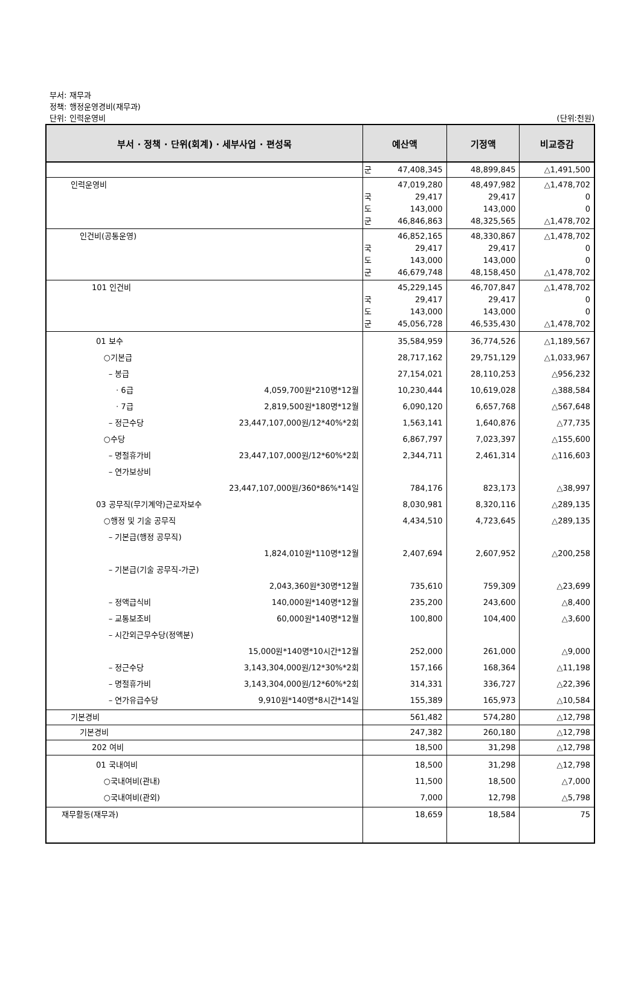부서: 재무과
정책: 행정운영경비(재무과)
단위: 인력운영비 (단위:천원)
| 부서 · 정책 · 단위(회계) · 세부사업 · 편성목 | 예산액 | | 기정액 | 비교증감 |
| --- | --- | --- | --- | --- |
| | 군 | 47,408,345 | 48,899,845 | △1,491,500 |
| 인력운영비 | 국 도 군 | 47,019,280 29,417 143,000 46,846,863 | 48,497,982 29,417 143,000 48,325,565 | △1,478,702 0 0 △1,478,702 |
| 인건비(공통운영) | 국 도 군 | 46,852,165 29,417 143,000 46,679,748 | 48,330,867 29,417 143,000 48,158,450 | △1,478,702 0 0 △1,478,702 |
| 101 인건비 | 국 도 군 | 45,229,145 29,417 143,000 45,056,728 | 46,707,847 29,417 143,000 46,535,430 | △1,478,702 0 0 △1,478,702 |
| 01 보수 ○기본급 – 봉급 · 6급 4,059,700원*210명*12월 · 7급 2,819,500원*180명*12월 – 정근수당 23,447,107,000원/12*40%*2회 ○수당 – 명절휴가비 23,447,107,000원/12*60%*2회 – 연가보상비 23,447,107,000원/360*86%*14일 03 공무직(무기계약)근로자보수 ○행정 및 기술 공무직 – 기본급(행정 공무직) 1,824,010원*110명*12월 – 기본급(기술 공무직-가군) 2,043,360원*30명*12월 – 정액급식비 140,000원*140명*12월 – 교통보조비 60,000원*140명*12월 – 시간외근무수당(정액분) 15,000원*140명*10시간*12월 – 정근수당 3,143,304,000원/12*30%*2회 – 명절휴가비 3,143,304,000원/12*60%*2회 – 연가유급수당 9,910원*140명*8시간*14일 | | 35,584,959 28,717,162 27,154,021 10,230,444 6,090,120 1,563,141 6,867,797 2,344,711 784,176 8,030,981 4,434,510 2,407,694 735,610 235,200 100,800 252,000 157,166 314,331 155,389 | 36,774,526 29,751,129 28,110,253 10,619,028 6,657,768 1,640,876 7,023,397 2,461,314 823,173 8,320,116 4,723,645 2,607,952 759,309 243,600 104,400 261,000 168,364 336,727 165,973 | △1,189,567 △1,033,967 △956,232 △388,584 △567,648 △77,735 △155,600 △116,603 △38,997 △289,135 △289,135 △200,258 △23,699 △8,400 △3,600 △9,000 △11,198 △22,396 △10,584 |
| 기본경비 | | 561,482 | 574,280 | △12,798 |
| 기본경비 | | 247,382 | 260,180 | △12,798 |
| 202 여비 | | 18,500 | 31,298 | △12,798 |
| 01 국내여비 ○국내여비(관내) ○국내여비(관외) | | 18,500 11,500 7,000 | 31,298 18,500 12,798 | △12,798 △7,000 △5,798 |
| 재무활동(재무과) | | 18,659 | 18,584 | 75 |